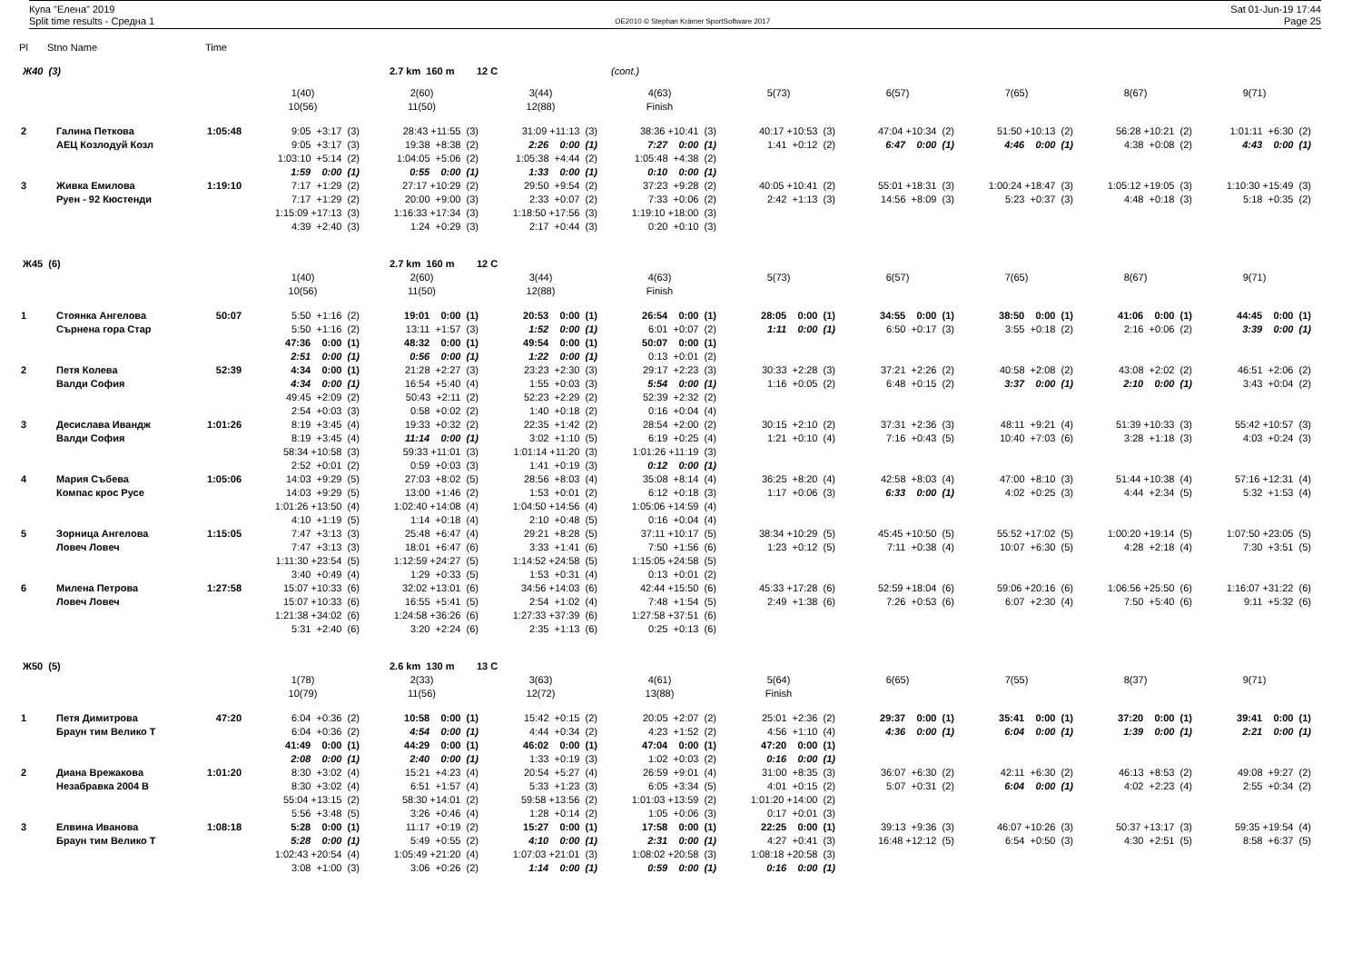Купа "Елена" 2019
Split time results - Средна 1
OE2010 © Stephan Krämer SportSoftware 2017
Sat 01-Jun-19 17:44
Page 25
| Pl | Stno Name | | Time | | | | | | | | | |
| Ж40 (3) | | | | | 2.7 km 160 m 12 C | | (cont.) | | | | | |
| | | | | 1(40) | 2(60) | 3(44) | 4(63) | 5(73) | 6(57) | 7(65) | 8(67) | 9(71) |
| | | | | 10(56) | 11(50) | 12(88) | Finish | | | | | |
| 2 | | Галина Петкова | 1:05:48 | 9:05 +3:17 (3) | 28:43 +11:55 (3) | 31:09 +11:13 (3) | 38:36 +10:41 (3) | 40:17 +10:53 (3) | 47:04 +10:34 (2) | 51:50 +10:13 (2) | 56:28 +10:21 (2) | 1:01:11 +6:30 (2) |
| | | АЕЦ Козлодуй Козл | | 9:05 +3:17 (3) | 19:38 +8:38 (2) | 2:26 0:00 (1) | 7:27 0:00 (1) | 1:41 +0:12 (2) | 6:47 0:00 (1) | 4:46 0:00 (1) | 4:38 +0:08 (2) | 4:43 0:00 (1) |
| | | | | 1:03:10 +5:14 (2) | 1:04:05 +5:06 (2) | 1:05:38 +4:44 (2) | 1:05:48 +4:38 (2) | | | | | |
| | | | | 1:59 0:00 (1) | 0:55 0:00 (1) | 1:33 0:00 (1) | 0:10 0:00 (1) | | | | | |
| 3 | | Живка Емилова | 1:19:10 | 7:17 +1:29 (2) | 27:17 +10:29 (2) | 29:50 +9:54 (2) | 37:23 +9:28 (2) | 40:05 +10:41 (2) | 55:01 +18:31 (3) | 1:00:24 +18:47 (3) | 1:05:12 +19:05 (3) | 1:10:30 +15:49 (3) |
| | | Руен - 92 Кюстенди | | 7:17 +1:29 (2) | 20:00 +9:00 (3) | 2:33 +0:07 (2) | 7:33 +0:06 (2) | 2:42 +1:13 (3) | 14:56 +8:09 (3) | 5:23 +0:37 (3) | 4:48 +0:18 (3) | 5:18 +0:35 (2) |
| | | | | 1:15:09 +17:13 (3) | 1:16:33 +17:34 (3) | 1:18:50 +17:56 (3) | 1:19:10 +18:00 (3) | | | | | |
| | | | | 4:39 +2:40 (3) | 1:24 +0:29 (3) | 2:17 +0:44 (3) | 0:20 +0:10 (3) | | | | | |
| Ж45 (6) | | | | | 2.7 km 160 m 12 C | | | | | | | |
| | | | | 1(40) | 2(60) | 3(44) | 4(63) | 5(73) | 6(57) | 7(65) | 8(67) | 9(71) |
| | | | | 10(56) | 11(50) | 12(88) | Finish | | | | | |
| 1 | | Стоянка Ангелова | 50:07 | 5:50 +1:16 (2) | 19:01 0:00 (1) | 20:53 0:00 (1) | 26:54 0:00 (1) | 28:05 0:00 (1) | 34:55 0:00 (1) | 38:50 0:00 (1) | 41:06 0:00 (1) | 44:45 0:00 (1) |
| | | Сърнена гора Стар | | 5:50 +1:16 (2) | 13:11 +1:57 (3) | 1:52 0:00 (1) | 6:01 +0:07 (2) | 1:11 0:00 (1) | 6:50 +0:17 (3) | 3:55 +0:18 (2) | 2:16 +0:06 (2) | 3:39 0:00 (1) |
| | | | | 47:36 0:00 (1) | 48:32 0:00 (1) | 49:54 0:00 (1) | 50:07 0:00 (1) | | | | | |
| | | | | 2:51 0:00 (1) | 0:56 0:00 (1) | 1:22 0:00 (1) | 0:13 +0:01 (2) | | | | | |
| 2 | | Петя Колева | 52:39 | 4:34 0:00 (1) | 21:28 +2:27 (3) | 23:23 +2:30 (3) | 29:17 +2:23 (3) | 30:33 +2:28 (3) | 37:21 +2:26 (2) | 40:58 +2:08 (2) | 43:08 +2:02 (2) | 46:51 +2:06 (2) |
| | | Валди София | | 4:34 0:00 (1) | 16:54 +5:40 (4) | 1:55 +0:03 (3) | 5:54 0:00 (1) | 1:16 +0:05 (2) | 6:48 +0:15 (2) | 3:37 0:00 (1) | 2:10 0:00 (1) | 3:43 +0:04 (2) |
| | | | | 49:45 +2:09 (2) | 50:43 +2:11 (2) | 52:23 +2:29 (2) | 52:39 +2:32 (2) | | | | | |
| | | | | 2:54 +0:03 (3) | 0:58 +0:02 (2) | 1:40 +0:18 (2) | 0:16 +0:04 (4) | | | | | |
| 3 | | Десислава Ивандж | 1:01:26 | 8:19 +3:45 (4) | 19:33 +0:32 (2) | 22:35 +1:42 (2) | 28:54 +2:00 (2) | 30:15 +2:10 (2) | 37:31 +2:36 (3) | 48:11 +9:21 (4) | 51:39 +10:33 (3) | 55:42 +10:57 (3) |
| | | Валди София | | 8:19 +3:45 (4) | 11:14 0:00 (1) | 3:02 +1:10 (5) | 6:19 +0:25 (4) | 1:21 +0:10 (4) | 7:16 +0:43 (5) | 10:40 +7:03 (6) | 3:28 +1:18 (3) | 4:03 +0:24 (3) |
| | | | | 58:34 +10:58 (3) | 59:33 +11:01 (3) | 1:01:14 +11:20 (3) | 1:01:26 +11:19 (3) | | | | | |
| | | | | 2:52 +0:01 (2) | 0:59 +0:03 (3) | 1:41 +0:19 (3) | 0:12 0:00 (1) | | | | | |
| 4 | | Мария Събева | 1:05:06 | 14:03 +9:29 (5) | 27:03 +8:02 (5) | 28:56 +8:03 (4) | 35:08 +8:14 (4) | 36:25 +8:20 (4) | 42:58 +8:03 (4) | 47:00 +8:10 (3) | 51:44 +10:38 (4) | 57:16 +12:31 (4) |
| | | Компас крос Русе | | 14:03 +9:29 (5) | 13:00 +1:46 (2) | 1:53 +0:01 (2) | 6:12 +0:18 (3) | 1:17 +0:06 (3) | 6:33 0:00 (1) | 4:02 +0:25 (3) | 4:44 +2:34 (5) | 5:32 +1:53 (4) |
| | | | | 1:01:26 +13:50 (4) | 1:02:40 +14:08 (4) | 1:04:50 +14:56 (4) | 1:05:06 +14:59 (4) | | | | | |
| | | | | 4:10 +1:19 (5) | 1:14 +0:18 (4) | 2:10 +0:48 (5) | 0:16 +0:04 (4) | | | | | |
| 5 | | Зорница Ангелова | 1:15:05 | 7:47 +3:13 (3) | 25:48 +6:47 (4) | 29:21 +8:28 (5) | 37:11 +10:17 (5) | 38:34 +10:29 (5) | 45:45 +10:50 (5) | 55:52 +17:02 (5) | 1:00:20 +19:14 (5) | 1:07:50 +23:05 (5) |
| | | Ловеч Ловеч | | 7:47 +3:13 (3) | 18:01 +6:47 (6) | 3:33 +1:41 (6) | 7:50 +1:56 (6) | 1:23 +0:12 (5) | 7:11 +0:38 (4) | 10:07 +6:30 (5) | 4:28 +2:18 (4) | 7:30 +3:51 (5) |
| | | | | 1:11:30 +23:54 (5) | 1:12:59 +24:27 (5) | 1:14:52 +24:58 (5) | 1:15:05 +24:58 (5) | | | | | |
| | | | | 3:40 +0:49 (4) | 1:29 +0:33 (5) | 1:53 +0:31 (4) | 0:13 +0:01 (2) | | | | | |
| 6 | | Милена Петрова | 1:27:58 | 15:07 +10:33 (6) | 32:02 +13:01 (6) | 34:56 +14:03 (6) | 42:44 +15:50 (6) | 45:33 +17:28 (6) | 52:59 +18:04 (6) | 59:06 +20:16 (6) | 1:06:56 +25:50 (6) | 1:16:07 +31:22 (6) |
| | | Ловеч Ловеч | | 15:07 +10:33 (6) | 16:55 +5:41 (5) | 2:54 +1:02 (4) | 7:48 +1:54 (5) | 2:49 +1:38 (6) | 7:26 +0:53 (6) | 6:07 +2:30 (4) | 7:50 +5:40 (6) | 9:11 +5:32 (6) |
| | | | | 1:21:38 +34:02 (6) | 1:24:58 +36:26 (6) | 1:27:33 +37:39 (6) | 1:27:58 +37:51 (6) | | | | | |
| | | | | 5:31 +2:40 (6) | 3:20 +2:24 (6) | 2:35 +1:13 (6) | 0:25 +0:13 (6) | | | | | |
| Ж50 (5) | | | | | 2.6 km 130 m 13 C | | | | | | | |
| | | | | 1(78) | 2(33) | 3(63) | 4(61) | 5(64) | 6(65) | 7(55) | 8(37) | 9(71) |
| | | | | 10(79) | 11(56) | 12(72) | 13(88) | Finish | | | | |
| 1 | | Петя Димитрова | 47:20 | 6:04 +0:36 (2) | 10:58 0:00 (1) | 15:42 +0:15 (2) | 20:05 +2:07 (2) | 25:01 +2:36 (2) | 29:37 0:00 (1) | 35:41 0:00 (1) | 37:20 0:00 (1) | 39:41 0:00 (1) |
| | | Браун тим Велико Т | | 6:04 +0:36 (2) | 4:54 0:00 (1) | 4:44 +0:34 (2) | 4:23 +1:52 (2) | 4:56 +1:10 (4) | 4:36 0:00 (1) | 6:04 0:00 (1) | 1:39 0:00 (1) | 2:21 0:00 (1) |
| | | | | 41:49 0:00 (1) | 44:29 0:00 (1) | 46:02 0:00 (1) | 47:04 0:00 (1) | 47:20 0:00 (1) | | | | |
| | | | | 2:08 0:00 (1) | 2:40 0:00 (1) | 1:33 +0:19 (3) | 1:02 +0:03 (2) | 0:16 0:00 (1) | | | | |
| 2 | | Диана Врежакова | 1:01:20 | 8:30 +3:02 (4) | 15:21 +4:23 (4) | 20:54 +5:27 (4) | 26:59 +9:01 (4) | 31:00 +8:35 (3) | 36:07 +6:30 (2) | 42:11 +6:30 (2) | 46:13 +8:53 (2) | 49:08 +9:27 (2) |
| | | Незабравка 2004 В | | 8:30 +3:02 (4) | 6:51 +1:57 (4) | 5:33 +1:23 (3) | 6:05 +3:34 (5) | 4:01 +0:15 (2) | 5:07 +0:31 (2) | 6:04 0:00 (1) | 4:02 +2:23 (4) | 2:55 +0:34 (2) |
| | | | | 55:04 +13:15 (2) | 58:30 +14:01 (2) | 59:58 +13:56 (2) | 1:01:03 +13:59 (2) | 1:01:20 +14:00 (2) | | | | |
| | | | | 5:56 +3:48 (5) | 3:26 +0:46 (4) | 1:28 +0:14 (2) | 1:05 +0:06 (3) | 0:17 +0:01 (3) | | | | |
| 3 | | Елвина Иванова | 1:08:18 | 5:28 0:00 (1) | 11:17 +0:19 (2) | 15:27 0:00 (1) | 17:58 0:00 (1) | 22:25 0:00 (1) | 39:13 +9:36 (3) | 46:07 +10:26 (3) | 50:37 +13:17 (3) | 59:35 +19:54 (4) |
| | | Браун тим Велико Т | | 5:28 0:00 (1) | 5:49 +0:55 (2) | 4:10 0:00 (1) | 2:31 0:00 (1) | 4:27 +0:41 (3) | 16:48 +12:12 (5) | 6:54 +0:50 (3) | 4:30 +2:51 (5) | 8:58 +6:37 (5) |
| | | | | 1:02:43 +20:54 (4) | 1:05:49 +21:20 (4) | 1:07:03 +21:01 (3) | 1:08:02 +20:58 (3) | 1:08:18 +20:58 (3) | | | | |
| | | | | 3:08 +1:00 (3) | 3:06 +0:26 (2) | 1:14 0:00 (1) | 0:59 0:00 (1) | 0:16 0:00 (1) | | | | |